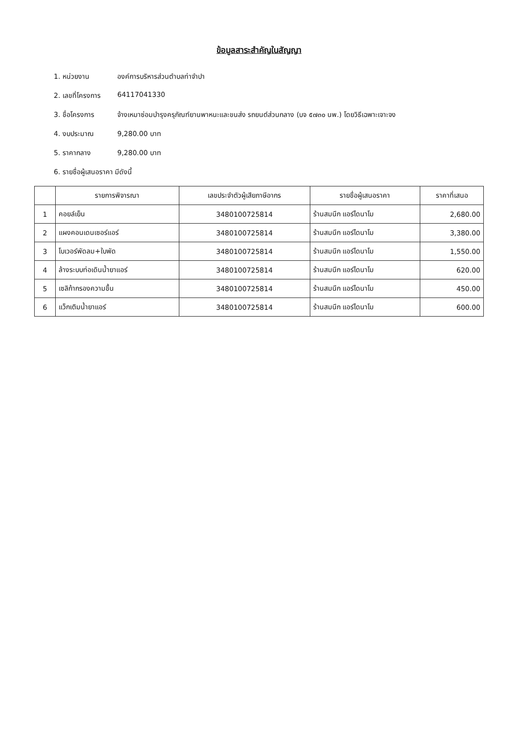ข้อมูลสาระสำคัญในสัญญา
1. หน่วยงาน องค์การบริหารส่วนตำบลท่าจำปา
2. เลขที่โครงการ 64117041330
3. ชื่อโครงการ จ้างเหมาซ่อมบำรุงครุภัณฑ์ยานพาหนะและขนส่ง รถยนต์ส่วนกลาง (บจ ๕๗๓๐ นพ.) โดยวิธีเฉพาะเจาะจง
4. งบประมาณ 9,280.00 บาท
5. ราคากลาง 9,280.00 บาท
6. รายชื่อผู้เสนอราคา มีดังนี้
| | รายการพิจารณา | เลขประจำตัวผู้เสียภาษีอากร | รายชื่อผู้เสนอราคา | ราคาที่เสนอ |
| --- | --- | --- | --- | --- |
| 1 | คอยล์เย็น | 3480100725814 | ร้านสมนึก แอร์ไดนาโม | 2,680.00 |
| 2 | แผงคอนเดนเซอร์แอร์ | 3480100725814 | ร้านสมนึก แอร์ไดนาโม | 3,380.00 |
| 3 | โบเวอร์พัดลม+ใบพัด | 3480100725814 | ร้านสมนึก แอร์ไดนาโม | 1,550.00 |
| 4 | ล้างระบบท่อเดินน้ำยาแอร์ | 3480100725814 | ร้านสมนึก แอร์ไดนาโม | 620.00 |
| 5 | เซลิก้ากรองความชื้น | 3480100725814 | ร้านสมนึก แอร์ไดนาโม | 450.00 |
| 6 | แว็กเติมน้ำยาแอร์ | 3480100725814 | ร้านสมนึก แอร์ไดนาโม | 600.00 |